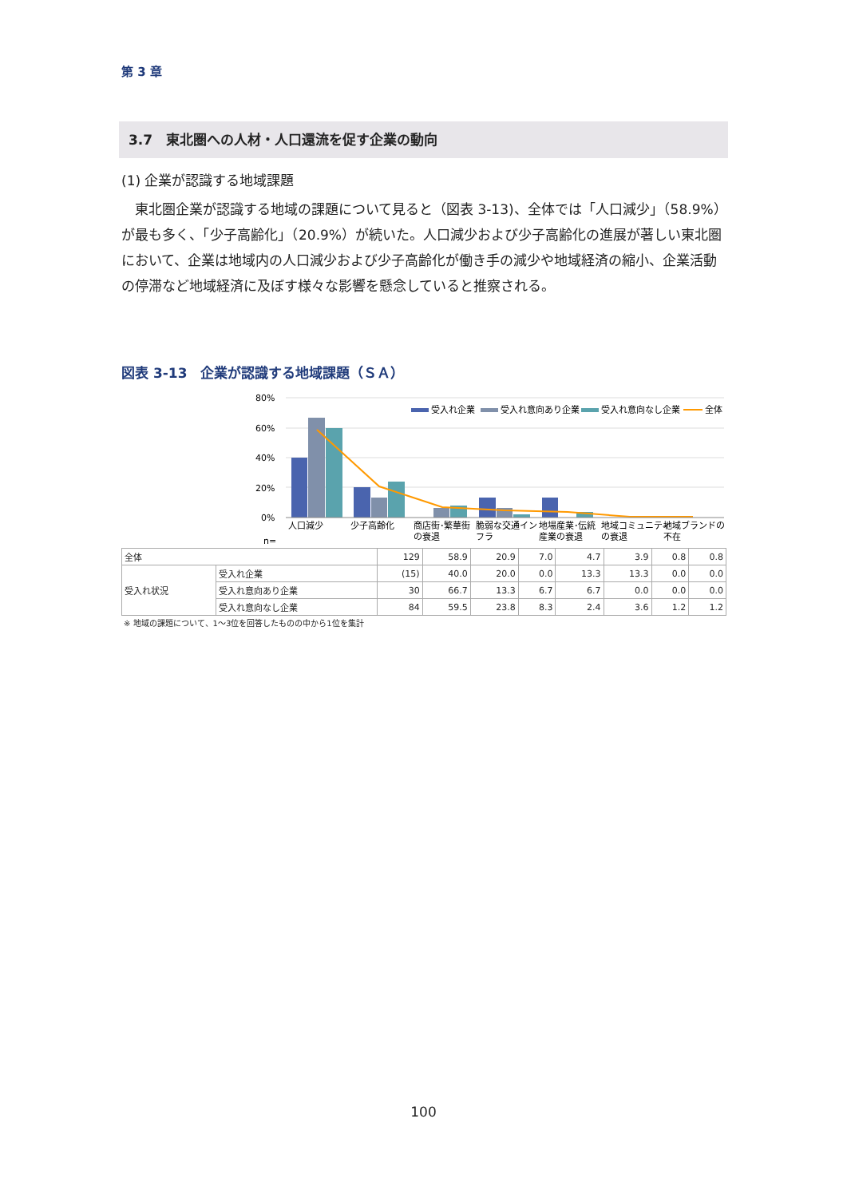第 3 章
3.7　東北圏への人材・人口還流を促す企業の動向
(1) 企業が認識する地域課題
　東北圏企業が認識する地域の課題について見ると（図表 3-13)、全体では「人口減少」（58.9%）が最も多く、「少子高齢化」（20.9%）が続いた。人口減少および少子高齢化の進展が著しい東北圏において、企業は地域内の人口減少および少子高齢化が働き手の減少や地域経済の縮小、企業活動の停滞など地域経済に及ぼす様々な影響を懸念していると推察される。
図表 3-13　企業が認識する地域課題（ＳＡ）
80%
60%
40%
20%
0%
n=
受入れ企業
受入れ意向あり企業
受入れ意向なし企業
全体
人口減少
少子高齢化
商店街･繁華街
の衰退
脆弱な交通イン
フラ
地場産業･伝統
産業の衰退
地域コミュニティ
の衰退
地域ブランドの
不在
| 全体 | | 129 | 58.9 | 20.9 | 7.0 | 4.7 | 3.9 | 0.8 | 0.8 |
| 受入れ状況 | 受入れ企業 | (15) | 40.0 | 20.0 | 0.0 | 13.3 | 13.3 | 0.0 | 0.0 |
| | 受入れ意向あり企業 | 30 | 66.7 | 13.3 | 6.7 | 6.7 | 0.0 | 0.0 | 0.0 |
| | 受入れ意向なし企業 | 84 | 59.5 | 23.8 | 8.3 | 2.4 | 3.6 | 1.2 | 1.2 |
※ 地域の課題について、1～3位を回答したものの中から1位を集計
100